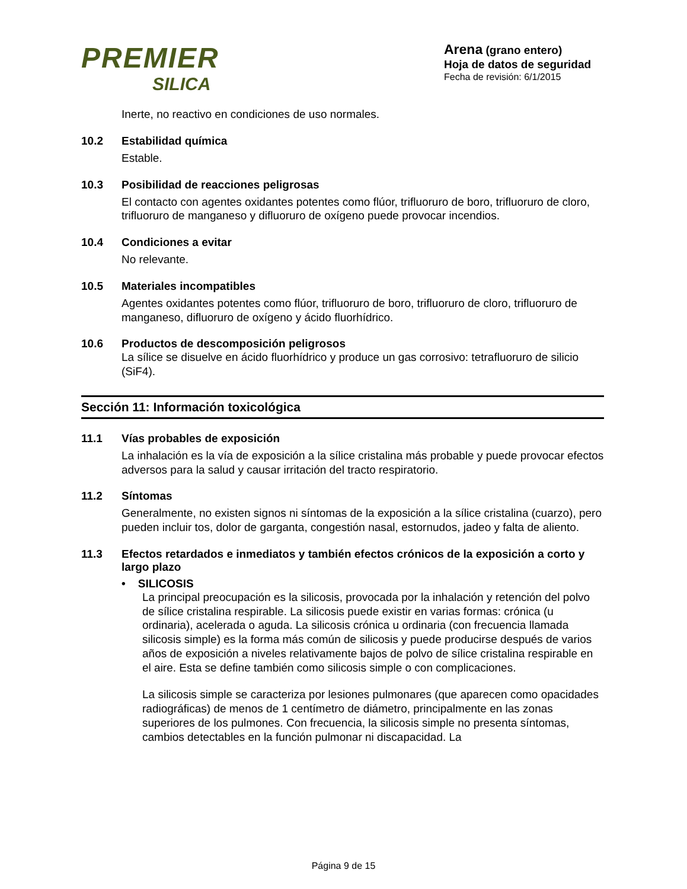PREMIER
SILICA
Arena (grano entero)
Hoja de datos de seguridad
Fecha de revisión: 6/1/2015
Inerte, no reactivo en condiciones de uso normales.
10.2 Estabilidad química
Estable.
10.3 Posibilidad de reacciones peligrosas
El contacto con agentes oxidantes potentes como flúor, trifluoruro de boro, trifluoruro de cloro, trifluoruro de manganeso y difluoruro de oxígeno puede provocar incendios.
10.4 Condiciones a evitar
No relevante.
10.5 Materiales incompatibles
Agentes oxidantes potentes como flúor, trifluoruro de boro, trifluoruro de cloro, trifluoruro de manganeso, difluoruro de oxígeno y ácido fluorhídrico.
10.6 Productos de descomposición peligrosos
La sílice se disuelve en ácido fluorhídrico y produce un gas corrosivo: tetrafluoruro de silicio (SiF4).
Sección 11: Información toxicológica
11.1 Vías probables de exposición
La inhalación es la vía de exposición a la sílice cristalina más probable y puede provocar efectos adversos para la salud y causar irritación del tracto respiratorio.
11.2 Síntomas
Generalmente, no existen signos ni síntomas de la exposición a la sílice cristalina (cuarzo), pero pueden incluir tos, dolor de garganta, congestión nasal, estornudos, jadeo y falta de aliento.
11.3 Efectos retardados e inmediatos y también efectos crónicos de la exposición a corto y largo plazo
• SILICOSIS
La principal preocupación es la silicosis, provocada por la inhalación y retención del polvo de sílice cristalina respirable. La silicosis puede existir en varias formas: crónica (u ordinaria), acelerada o aguda. La silicosis crónica u ordinaria (con frecuencia llamada silicosis simple) es la forma más común de silicosis y puede producirse después de varios años de exposición a niveles relativamente bajos de polvo de sílice cristalina respirable en el aire. Esta se define también como silicosis simple o con complicaciones.
La silicosis simple se caracteriza por lesiones pulmonares (que aparecen como opacidades radiográficas) de menos de 1 centímetro de diámetro, principalmente en las zonas superiores de los pulmones. Con frecuencia, la silicosis simple no presenta síntomas, cambios detectables en la función pulmonar ni discapacidad. La
Página 9 de 15